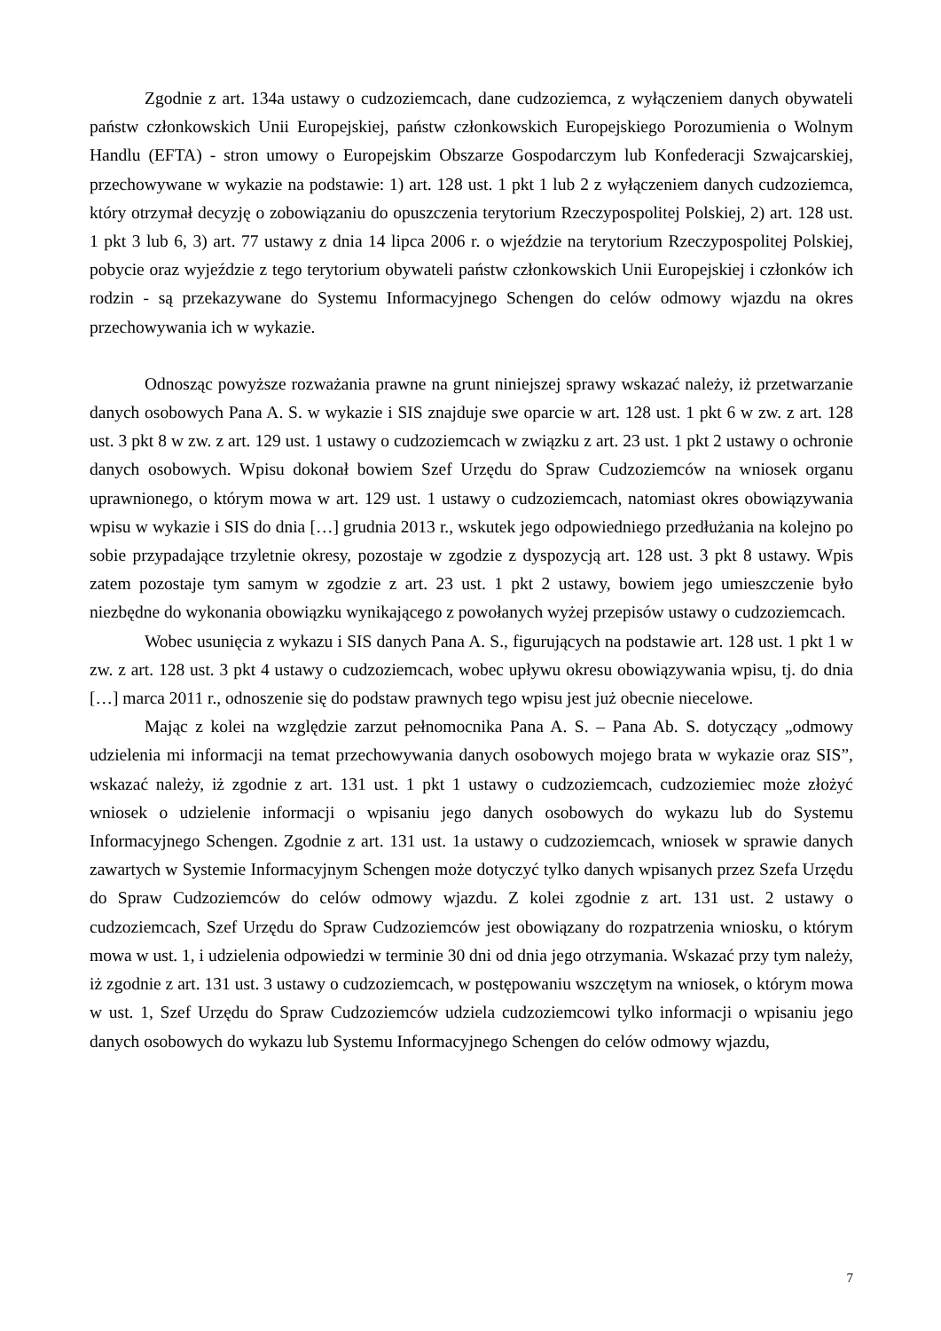Zgodnie z art. 134a ustawy o cudzoziemcach, dane cudzoziemca, z wyłączeniem danych obywateli państw członkowskich Unii Europejskiej, państw członkowskich Europejskiego Porozumienia o Wolnym Handlu (EFTA) - stron umowy o Europejskim Obszarze Gospodarczym lub Konfederacji Szwajcarskiej, przechowywane w wykazie na podstawie: 1) art. 128 ust. 1 pkt 1 lub 2 z wyłączeniem danych cudzoziemca, który otrzymał decyzję o zobowiązaniu do opuszczenia terytorium Rzeczypospolitej Polskiej, 2) art. 128 ust. 1 pkt 3 lub 6, 3) art. 77 ustawy z dnia 14 lipca 2006 r. o wjeździe na terytorium Rzeczypospolitej Polskiej, pobycie oraz wyjeździe z tego terytorium obywateli państw członkowskich Unii Europejskiej i członków ich rodzin - są przekazywane do Systemu Informacyjnego Schengen do celów odmowy wjazdu na okres przechowywania ich w wykazie.
Odnosząc powyższe rozważania prawne na grunt niniejszej sprawy wskazać należy, iż przetwarzanie danych osobowych Pana A. S. w wykazie i SIS znajduje swe oparcie w art. 128 ust. 1 pkt 6 w zw. z art. 128 ust. 3 pkt 8 w zw. z art. 129 ust. 1 ustawy o cudzoziemcach w związku z art. 23 ust. 1 pkt 2 ustawy o ochronie danych osobowych. Wpisu dokonał bowiem Szef Urzędu do Spraw Cudzoziemców na wniosek organu uprawnionego, o którym mowa w art. 129 ust. 1 ustawy o cudzoziemcach, natomiast okres obowiązywania wpisu w wykazie i SIS do dnia […] grudnia 2013 r., wskutek jego odpowiedniego przedłużania na kolejno po sobie przypadające trzyletnie okresy, pozostaje w zgodzie z dyspozycją art. 128 ust. 3 pkt 8 ustawy. Wpis zatem pozostaje tym samym w zgodzie z art. 23 ust. 1 pkt 2 ustawy, bowiem jego umieszczenie było niezbędne do wykonania obowiązku wynikającego z powołanych wyżej przepisów ustawy o cudzoziemcach.
Wobec usunięcia z wykazu i SIS danych Pana A. S., figurujących na podstawie art. 128 ust. 1 pkt 1 w zw. z art. 128 ust. 3 pkt 4 ustawy o cudzoziemcach, wobec upływu okresu obowiązywania wpisu, tj. do dnia […] marca 2011 r., odnoszenie się do podstaw prawnych tego wpisu jest już obecnie niecelowe.
Mając z kolei na względzie zarzut pełnomocnika Pana A. S. – Pana Ab. S. dotyczący „odmowy udzielenia mi informacji na temat przechowywania danych osobowych mojego brata w wykazie oraz SIS”, wskazać należy, iż zgodnie z art. 131 ust. 1 pkt 1 ustawy o cudzoziemcach, cudzoziemiec może złożyć wniosek o udzielenie informacji o wpisaniu jego danych osobowych do wykazu lub do Systemu Informacyjnego Schengen. Zgodnie z art. 131 ust. 1a ustawy o cudzoziemcach, wniosek w sprawie danych zawartych w Systemie Informacyjnym Schengen może dotyczyć tylko danych wpisanych przez Szefa Urzędu do Spraw Cudzoziemców do celów odmowy wjazdu. Z kolei zgodnie z art. 131 ust. 2 ustawy o cudzoziemcach, Szef Urzędu do Spraw Cudzoziemców jest obowiązany do rozpatrzenia wniosku, o którym mowa w ust. 1, i udzielenia odpowiedzi w terminie 30 dni od dnia jego otrzymania. Wskazać przy tym należy, iż zgodnie z art. 131 ust. 3 ustawy o cudzoziemcach, w postępowaniu wszczętym na wniosek, o którym mowa w ust. 1, Szef Urzędu do Spraw Cudzoziemców udziela cudzoziemcowi tylko informacji o wpisaniu jego danych osobowych do wykazu lub Systemu Informacyjnego Schengen do celów odmowy wjazdu,
7